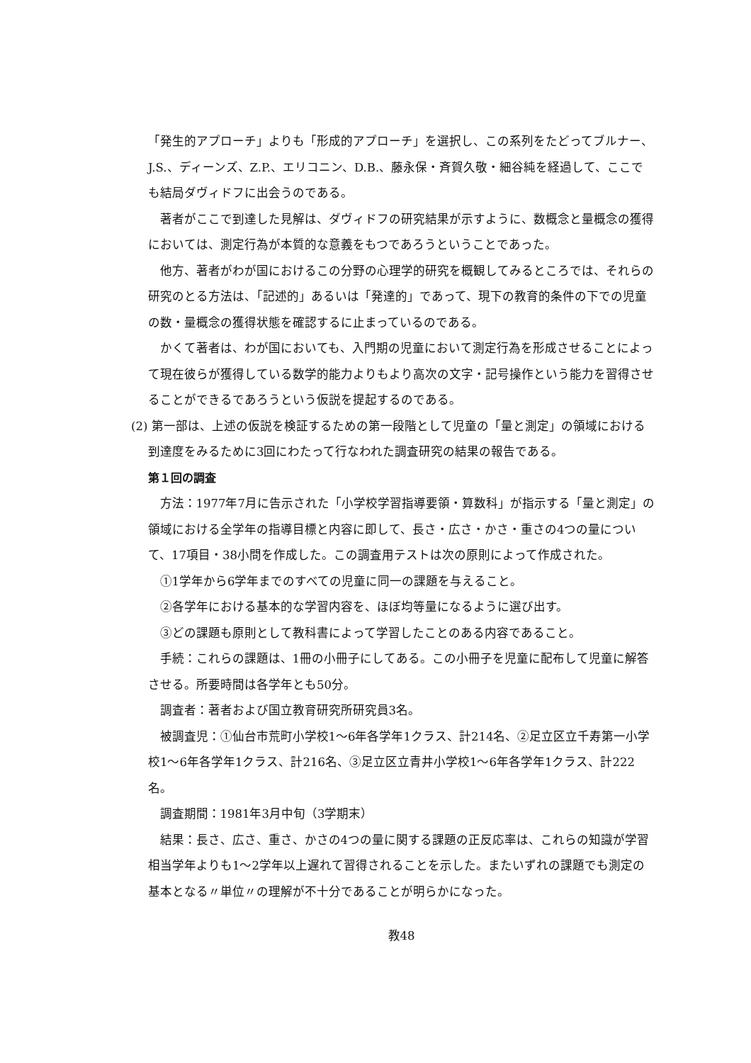「発生的アプローチ」よりも「形成的アプローチ」を選択し、この系列をたどってブルナー、J.S.、ディーンズ、Z.P.、エリコニン、D.B.、藤永保・斉賀久敬・細谷純を経過して、ここでも結局ダヴィドフに出会うのである。
著者がここで到達した見解は、ダヴィドフの研究結果が示すように、数概念と量概念の獲得においては、測定行為が本質的な意義をもつであろうということであった。
他方、著者がわが国におけるこの分野の心理学的研究を概観してみるところでは、それらの研究のとる方法は、「記述的」あるいは「発達的」であって、現下の教育的条件の下での児童の数・量概念の獲得状態を確認するに止まっているのである。
かくて著者は、わが国においても、入門期の児童において測定行為を形成させることによって現在彼らが獲得している数学的能力よりもより高次の文字・記号操作という能力を習得させることができるであろうという仮説を提起するのである。
(2) 第一部は、上述の仮説を検証するための第一段階として児童の「量と測定」の領域における到達度をみるために3回にわたって行なわれた調査研究の結果の報告である。
第１回の調査
方法：1977年7月に告示された「小学校学習指導要領・算数科」が指示する「量と測定」の領域における全学年の指導目標と内容に即して、長さ・広さ・かさ・重さの4つの量について、17項目・38小問を作成した。この調査用テストは次の原則によって作成された。
①1学年から6学年までのすべての児童に同一の課題を与えること。
②各学年における基本的な学習内容を、ほぼ均等量になるように選び出す。
③どの課題も原則として教科書によって学習したことのある内容であること。
手続：これらの課題は、1冊の小冊子にしてある。この小冊子を児童に配布して児童に解答させる。所要時間は各学年とも50分。
調査者：著者および国立教育研究所研究員3名。
被調査児：①仙台市荒町小学校1～6年各学年1クラス、計214名、②足立区立千寿第一小学校1～6年各学年1クラス、計216名、③足立区立青井小学校1～6年各学年1クラス、計222名。
調査期間：1981年3月中旬（3学期末）
結果：長さ、広さ、重さ、かさの4つの量に関する課題の正反応率は、これらの知識が学習相当学年よりも1～2学年以上遅れて習得されることを示した。またいずれの課題でも測定の基本となる〃単位〃の理解が不十分であることが明らかになった。
教48